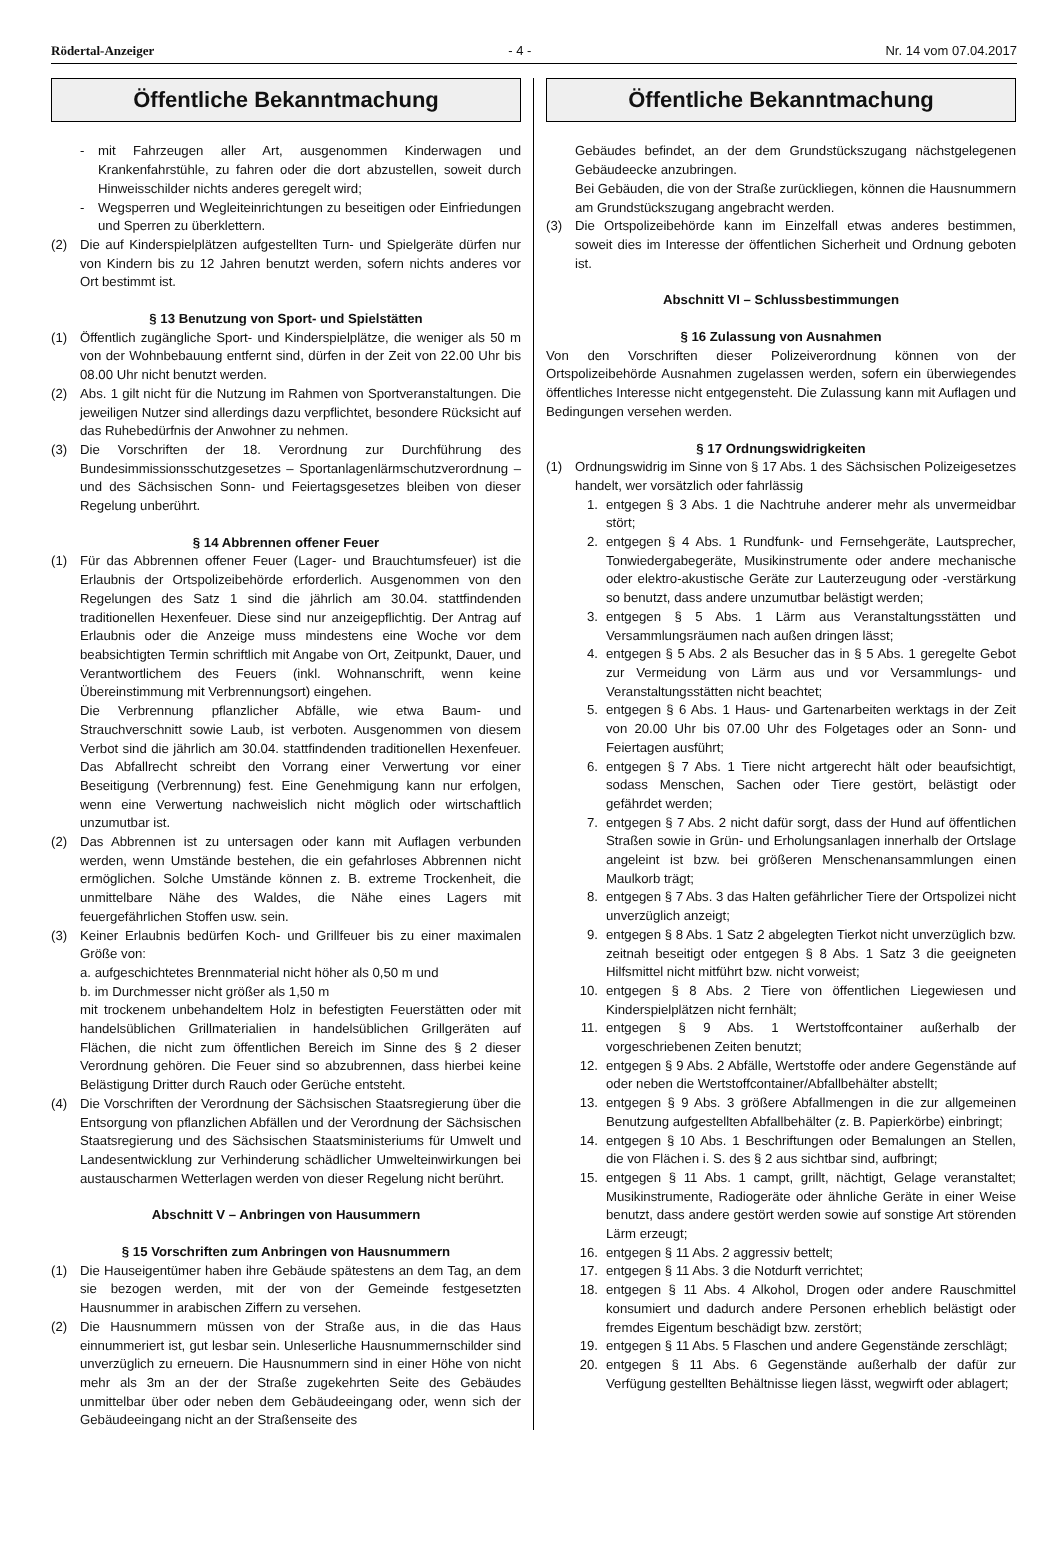Rödertal-Anzeiger - 4 - Nr. 14 vom 07.04.2017
Öffentliche Bekanntmachung
- mit Fahrzeugen aller Art, ausgenommen Kinderwagen und Krankenfahrstühle, zu fahren oder die dort abzustellen, soweit durch Hinweisschilder nichts anderes geregelt wird;
- Wegsperren und Wegleiteinrichtungen zu beseitigen oder Einfriedungen und Sperren zu überklettern.
(2) Die auf Kinderspielplätzen aufgestellten Turn- und Spielgeräte dürfen nur von Kindern bis zu 12 Jahren benutzt werden, sofern nichts anderes vor Ort bestimmt ist.
§ 13 Benutzung von Sport- und Spielstätten
(1) Öffentlich zugängliche Sport- und Kinderspielplätze, die weniger als 50 m von der Wohnbebauung entfernt sind, dürfen in der Zeit von 22.00 Uhr bis 08.00 Uhr nicht benutzt werden.
(2) Abs. 1 gilt nicht für die Nutzung im Rahmen von Sportveranstaltungen. Die jeweiligen Nutzer sind allerdings dazu verpflichtet, besondere Rücksicht auf das Ruhebedürfnis der Anwohner zu nehmen.
(3) Die Vorschriften der 18. Verordnung zur Durchführung des Bundesimmissionsschutzgesetzes – Sportanlagenlärmschutzverordnung – und des Sächsischen Sonn- und Feiertagsgesetzes bleiben von dieser Regelung unberührt.
§ 14 Abbrennen offener Feuer
(1) Für das Abbrennen offener Feuer (Lager- und Brauchtumsfeuer) ist die Erlaubnis der Ortspolizeibehörde erforderlich. Ausgenommen von den Regelungen des Satz 1 sind die jährlich am 30.04. stattfindenden traditionellen Hexenfeuer. Diese sind nur anzeigepflichtig. Der Antrag auf Erlaubnis oder die Anzeige muss mindestens eine Woche vor dem beabsichtigten Termin schriftlich mit Angabe von Ort, Zeitpunkt, Dauer, und Verantwortlichem des Feuers (inkl. Wohnanschrift, wenn keine Übereinstimmung mit Verbrennungsort) eingehen.
Die Verbrennung pflanzlicher Abfälle, wie etwa Baum- und Strauchverschnitt sowie Laub, ist verboten. Ausgenommen von diesem Verbot sind die jährlich am 30.04. stattfindenden traditionellen Hexenfeuer. Das Abfallrecht schreibt den Vorrang einer Verwertung vor einer Beseitigung (Verbrennung) fest. Eine Genehmigung kann nur erfolgen, wenn eine Verwertung nachweislich nicht möglich oder wirtschaftlich unzumutbar ist.
(2) Das Abbrennen ist zu untersagen oder kann mit Auflagen verbunden werden, wenn Umstände bestehen, die ein gefahrloses Abbrennen nicht ermöglichen. Solche Umstände können z. B. extreme Trockenheit, die unmittelbare Nähe des Waldes, die Nähe eines Lagers mit feuergefährlichen Stoffen usw. sein.
(3) Keiner Erlaubnis bedürfen Koch- und Grillfeuer bis zu einer maximalen Größe von:
a. aufgeschichtetes Brennmaterial nicht höher als 0,50 m und
b. im Durchmesser nicht größer als 1,50 m
mit trockenem unbehandeltem Holz in befestigten Feuerstätten oder mit handelsüblichen Grillmaterialien in handelsüblichen Grillgeräten auf Flächen, die nicht zum öffentlichen Bereich im Sinne des § 2 dieser Verordnung gehören. Die Feuer sind so abzubrennen, dass hierbei keine Belästigung Dritter durch Rauch oder Gerüche entsteht.
(4) Die Vorschriften der Verordnung der Sächsischen Staatsregierung über die Entsorgung von pflanzlichen Abfällen und der Verordnung der Sächsischen Staatsregierung und des Sächsischen Staatsministeriums für Umwelt und Landesentwicklung zur Verhinderung schädlicher Umwelteinwirkungen bei austauscharmen Wetterlagen werden von dieser Regelung nicht berührt.
Abschnitt V – Anbringen von Hausummern
§ 15 Vorschriften zum Anbringen von Hausnummern
(1) Die Hauseigentümer haben ihre Gebäude spätestens an dem Tag, an dem sie bezogen werden, mit der von der Gemeinde festgesetzten Hausnummer in arabischen Ziffern zu versehen.
(2) Die Hausnummern müssen von der Straße aus, in die das Haus einnummeriert ist, gut lesbar sein. Unleserliche Hausnummernschilder sind unverzüglich zu erneuern. Die Hausnummern sind in einer Höhe von nicht mehr als 3m an der der Straße zugekehrten Seite des Gebäudes unmittelbar über oder neben dem Gebäudeeingang oder, wenn sich der Gebäudeeingang nicht an der Straßenseite des
Öffentliche Bekanntmachung
Gebäudes befindet, an der dem Grundstückszugang nächstgelegenen Gebäudeecke anzubringen.
Bei Gebäuden, die von der Straße zurückliegen, können die Hausnummern am Grundstückszugang angebracht werden.
(3) Die Ortspolizeibehörde kann im Einzelfall etwas anderes bestimmen, soweit dies im Interesse der öffentlichen Sicherheit und Ordnung geboten ist.
Abschnitt VI – Schlussbestimmungen
§ 16 Zulassung von Ausnahmen
Von den Vorschriften dieser Polizeiverordnung können von der Ortspolizeibehörde Ausnahmen zugelassen werden, sofern ein überwiegendes öffentliches Interesse nicht entgegensteht. Die Zulassung kann mit Auflagen und Bedingungen versehen werden.
§ 17 Ordnungswidrigkeiten
(1) Ordnungswidrig im Sinne von § 17 Abs. 1 des Sächsischen Polizeigesetzes handelt, wer vorsätzlich oder fahrlässig
1. entgegen § 3 Abs. 1 die Nachtruhe anderer mehr als unvermeidbar stört;
2. entgegen § 4 Abs. 1 Rundfunk- und Fernsehgeräte, Lautsprecher, Tonwiedergabegeräte, Musikinstrumente oder andere mechanische oder elektro-akustische Geräte zur Lauterzeugung oder -verstärkung so benutzt, dass andere unzumutbar belästigt werden;
3. entgegen § 5 Abs. 1 Lärm aus Veranstaltungsstätten und Versammlungsräumen nach außen dringen lässt;
4. entgegen § 5 Abs. 2 als Besucher das in § 5 Abs. 1 geregelte Gebot zur Vermeidung von Lärm aus und vor Versammlungs- und Veranstaltungsstätten nicht beachtet;
5. entgegen § 6 Abs. 1 Haus- und Gartenarbeiten werktags in der Zeit von 20.00 Uhr bis 07.00 Uhr des Folgetages oder an Sonn- und Feiertagen ausführt;
6. entgegen § 7 Abs. 1 Tiere nicht artgerecht hält oder beaufsichtigt, sodass Menschen, Sachen oder Tiere gestört, belästigt oder gefährdet werden;
7. entgegen § 7 Abs. 2 nicht dafür sorgt, dass der Hund auf öffentlichen Straßen sowie in Grün- und Erholungsanlagen innerhalb der Ortslage angeleint ist bzw. bei größeren Menschenansammlungen einen Maulkorb trägt;
8. entgegen § 7 Abs. 3 das Halten gefährlicher Tiere der Ortspolizei nicht unverzüglich anzeigt;
9. entgegen § 8 Abs. 1 Satz 2 abgelegten Tierkot nicht unverzüglich bzw. zeitnah beseitigt oder entgegen § 8 Abs. 1 Satz 3 die geeigneten Hilfsmittel nicht mitführt bzw. nicht vorweist;
10. entgegen § 8 Abs. 2 Tiere von öffentlichen Liegewiesen und Kinderspielplätzen nicht fernhält;
11. entgegen § 9 Abs. 1 Wertstoffcontainer außerhalb der vorgeschriebenen Zeiten benutzt;
12. entgegen § 9 Abs. 2 Abfälle, Wertstoffe oder andere Gegenstände auf oder neben die Wertstoffcontainer/Abfallbehälter abstellt;
13. entgegen § 9 Abs. 3 größere Abfallmengen in die zur allgemeinen Benutzung aufgestellten Abfallbehälter (z. B. Papierkörbe) einbringt;
14. entgegen § 10 Abs. 1 Beschriftungen oder Bemalungen an Stellen, die von Flächen i. S. des § 2 aus sichtbar sind, aufbringt;
15. entgegen § 11 Abs. 1 campt, grillt, nächtigt, Gelage veranstaltet; Musikinstrumente, Radiogeräte oder ähnliche Geräte in einer Weise benutzt, dass andere gestört werden sowie auf sonstige Art störenden Lärm erzeugt;
16. entgegen § 11 Abs. 2 aggressiv bettelt;
17. entgegen § 11 Abs. 3 die Notdurft verrichtet;
18. entgegen § 11 Abs. 4 Alkohol, Drogen oder andere Rauschmittel konsumiert und dadurch andere Personen erheblich belästigt oder fremdes Eigentum beschädigt bzw. zerstört;
19. entgegen § 11 Abs. 5 Flaschen und andere Gegenstände zerschlägt;
20. entgegen § 11 Abs. 6 Gegenstände außerhalb der dafür zur Verfügung gestellten Behältnisse liegen lässt, wegwirft oder ablagert;